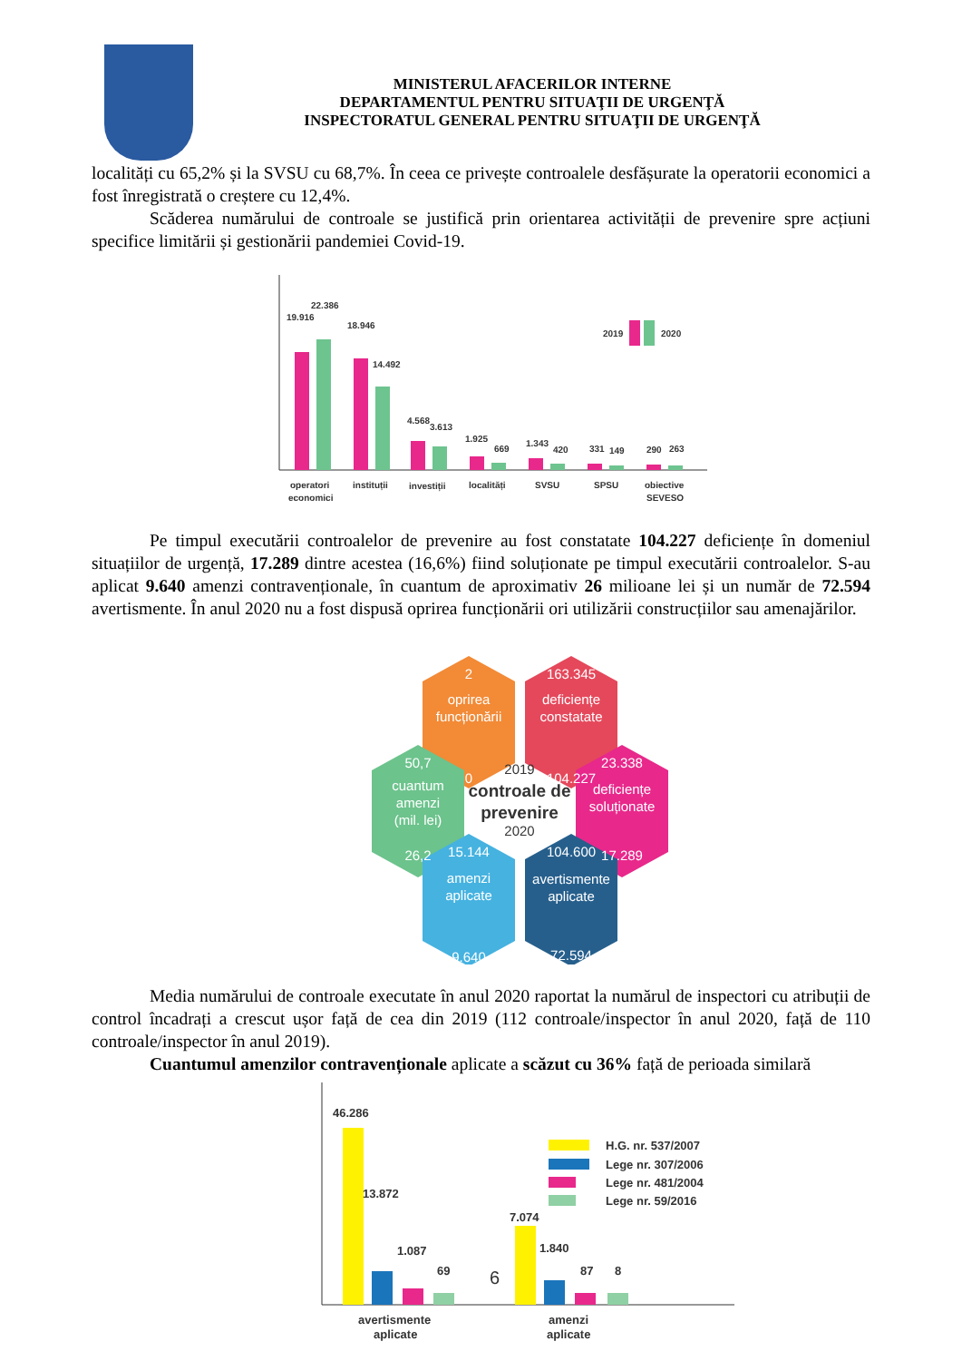MINISTERUL AFACERILOR INTERNE
DEPARTAMENTUL PENTRU SITUAŢII DE URGENŢĂ
INSPECTORATUL GENERAL PENTRU SITUAŢII DE URGENŢĂ
localități cu 65,2% și la SVSU cu 68,7%. În ceea ce privește controalele desfășurate la operatorii economici a fost înregistrată o creștere cu 12,4%.
Scăderea numărului de controale se justifică prin orientarea activității de prevenire spre acțiuni specifice limitării și gestionării pandemiei Covid-19.
19.916
22.386
18.946
14.492
4.568
3.613
1.925
669
1.343
420
331
149
290
263
2019
2020
operatori
economici
instituții
investiții
localități
SVSU
SPSU
obiective
SEVESO
Pe timpul executării controalelor de prevenire au fost constatate 104.227 deficiențe în domeniul situațiilor de urgență, 17.289 dintre acestea (16,6%) fiind soluționate pe timpul executării controalelor. S-au aplicat 9.640 amenzi contravenționale, în cuantum de aproximativ 26 milioane lei și un număr de 72.594 avertismente. În anul 2020 nu a fost dispusă oprirea funcționării ori utilizării construcțiilor sau amenajărilor.
2
oprirea
funcționării
0
163.345
deficiențe
constatate
104.227
50,7
cuantum
amenzi
(mil. lei)
26,2
23.338
deficiențe
soluționate
17.289
15.144
amenzi
aplicate
9.640
104.600
avertismente
aplicate
72.594
2019
controale de
prevenire
2020
Media numărului de controale executate în anul 2020 raportat la numărul de inspectori cu atribuții de control încadrați a crescut ușor față de cea din 2019 (112 controale/inspector în anul 2020, față de 110 controale/inspector în anul 2019).
Cuantumul amenzilor contravenționale aplicate a scăzut cu 36% față de perioada similară
46.286
13.872
1.087
69
7.074
1.840
87
8
6
H.G. nr. 537/2007
Lege nr. 307/2006
Lege nr. 481/2004
Lege nr. 59/2016
avertismente
aplicate
amenzi
aplicate